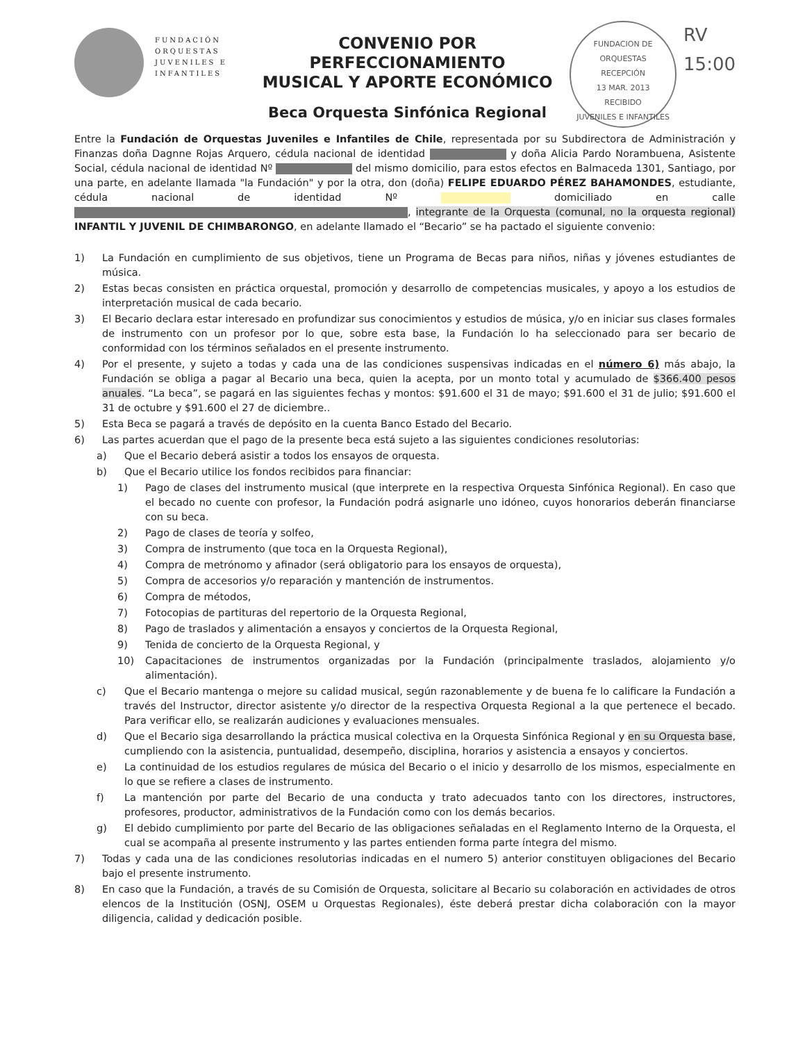FUNDACIÓN ORQUESTAS JUVENILES E INFANTILES
CONVENIO POR PERFECCIONAMIENTO
MUSICAL Y APORTE ECONÓMICO
Beca Orquesta Sinfónica Regional
FUNDACION DE ORQUESTAS
RECEPCIÓN
13 MAR. 2013
RECIBIDO
JUVENILES E INFANTILES
RV
15:00
Entre la Fundación de Orquestas Juveniles e Infantiles de Chile, representada por su Subdirectora de Administración y Finanzas doña Dagnne Rojas Arquero, cédula nacional de identidad y doña Alicia Pardo Norambuena, Asistente Social, cédula nacional de identidad Nº del mismo domicilio, para estos efectos en Balmaceda 1301, Santiago, por una parte, en adelante llamada "la Fundación" y por la otra, don (doña) FELIPE EDUARDO PÉREZ BAHAMONDES, estudiante, cédula nacional de identidad Nº domiciliado en calle , integrante de la Orquesta (comunal, no la orquesta regional) INFANTIL Y JUVENIL DE CHIMBARONGO, en adelante llamado el “Becario” se ha pactado el siguiente convenio:
1) La Fundación en cumplimiento de sus objetivos, tiene un Programa de Becas para niños, niñas y jóvenes estudiantes de música.
2) Estas becas consisten en práctica orquestal, promoción y desarrollo de competencias musicales, y apoyo a los estudios de interpretación musical de cada becario.
3) El Becario declara estar interesado en profundizar sus conocimientos y estudios de música, y/o en iniciar sus clases formales de instrumento con un profesor por lo que, sobre esta base, la Fundación lo ha seleccionado para ser becario de conformidad con los términos señalados en el presente instrumento.
4) Por el presente, y sujeto a todas y cada una de las condiciones suspensivas indicadas en el número 6) más abajo, la Fundación se obliga a pagar al Becario una beca, quien la acepta, por un monto total y acumulado de $366.400 pesos anuales. “La beca”, se pagará en las siguientes fechas y montos: $91.600 el 31 de mayo; $91.600 el 31 de julio; $91.600 el 31 de octubre y $91.600 el 27 de diciembre..
5) Esta Beca se pagará a través de depósito en la cuenta Banco Estado del Becario.
6) Las partes acuerdan que el pago de la presente beca está sujeto a las siguientes condiciones resolutorias:
a) Que el Becario deberá asistir a todos los ensayos de orquesta.
b) Que el Becario utilice los fondos recibidos para financiar:
1) Pago de clases del instrumento musical (que interprete en la respectiva Orquesta Sinfónica Regional). En caso que el becado no cuente con profesor, la Fundación podrá asignarle uno idóneo, cuyos honorarios deberán financiarse con su beca.
2) Pago de clases de teoría y solfeo,
3) Compra de instrumento (que toca en la Orquesta Regional),
4) Compra de metrónomo y afinador (será obligatorio para los ensayos de orquesta),
5) Compra de accesorios y/o reparación y mantención de instrumentos.
6) Compra de métodos,
7) Fotocopias de partituras del repertorio de la Orquesta Regional,
8) Pago de traslados y alimentación a ensayos y conciertos de la Orquesta Regional,
9) Tenida de concierto de la Orquesta Regional, y
10) Capacitaciones de instrumentos organizadas por la Fundación (principalmente traslados, alojamiento y/o alimentación).
c) Que el Becario mantenga o mejore su calidad musical, según razonablemente y de buena fe lo calificare la Fundación a través del Instructor, director asistente y/o director de la respectiva Orquesta Regional a la que pertenece el becado. Para verificar ello, se realizarán audiciones y evaluaciones mensuales.
d) Que el Becario siga desarrollando la práctica musical colectiva en la Orquesta Sinfónica Regional y en su Orquesta base, cumpliendo con la asistencia, puntualidad, desempeño, disciplina, horarios y asistencia a ensayos y conciertos.
e) La continuidad de los estudios regulares de música del Becario o el inicio y desarrollo de los mismos, especialmente en lo que se refiere a clases de instrumento.
f) La mantención por parte del Becario de una conducta y trato adecuados tanto con los directores, instructores, profesores, productor, administrativos de la Fundación como con los demás becarios.
g) El debido cumplimiento por parte del Becario de las obligaciones señaladas en el Reglamento Interno de la Orquesta, el cual se acompaña al presente instrumento y las partes entienden forma parte íntegra del mismo.
7) Todas y cada una de las condiciones resolutorias indicadas en el numero 5) anterior constituyen obligaciones del Becario bajo el presente instrumento.
8) En caso que la Fundación, a través de su Comisión de Orquesta, solicitare al Becario su colaboración en actividades de otros elencos de la Institución (OSNJ, OSEM u Orquestas Regionales), éste deberá prestar dicha colaboración con la mayor diligencia, calidad y dedicación posible.